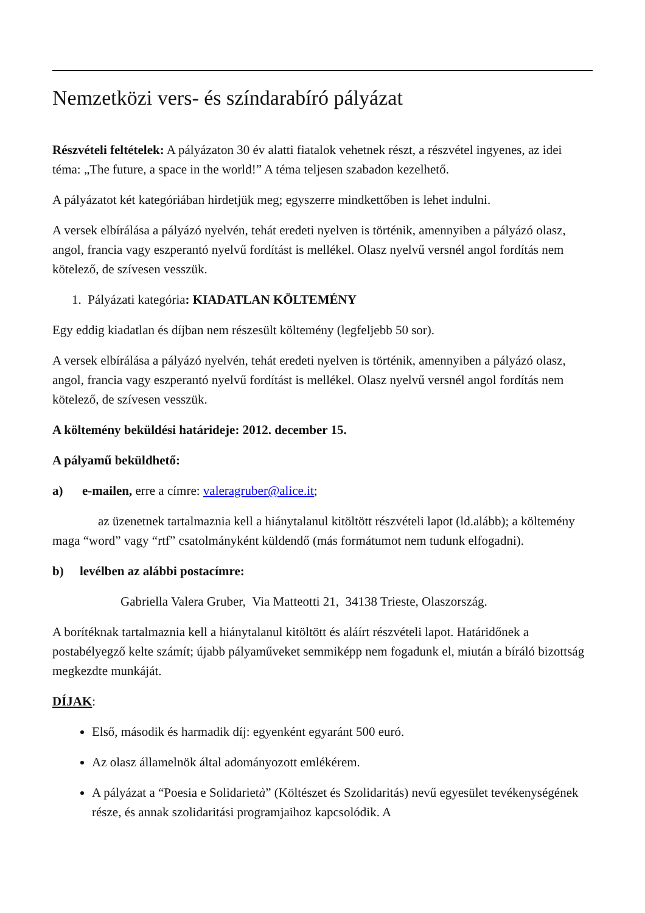Nemzetközi vers- és színdarabíró pályázat
Részvételi feltételek: A pályázaton 30 év alatti fiatalok vehetnek részt, a részvétel ingyenes, az idei téma: „The future, a space in the world!” A téma teljesen szabadon kezelhető.
A pályázatot két kategóriában hirdetjük meg; egyszerre mindkettőben is lehet indulni.
A versek elbírálása a pályázó nyelvén, tehát eredeti nyelven is történik, amennyiben a pályázó olasz, angol, francia vagy eszperantó nyelvű fordítást is mellékel. Olasz nyelvű versnél angol fordítás nem kötelező, de szívesen vesszük.
1. Pályázati kategória: KIADATLAN KÖLTEMÉNY
Egy eddig kiadatlan és díjban nem részesült költemény (legfeljebb 50 sor).
A versek elbírálása a pályázó nyelvén, tehát eredeti nyelven is történik, amennyiben a pályázó olasz, angol, francia vagy eszperantó nyelvű fordítást is mellékel. Olasz nyelvű versnél angol fordítás nem kötelező, de szívesen vesszük.
A költemény beküldési határideje: 2012. december 15.
A pályamű beküldhető:
a) e-mailen, erre a címre: valeragruber@alice.it;
az üzenetnek tartalmaznia kell a hiánytalanul kitöltött részvételi lapot (ld.alább); a költemény maga “word” vagy “rtf” csatolmányként küldendő (más formátumot nem tudunk elfogadni).
b) levélben az alábbi postacímre:
Gabriella Valera Gruber, Via Matteotti 21, 34138 Trieste, Olaszország.
A borítéknak tartalmaznia kell a hiánytalanul kitöltött és aláírt részvételi lapot. Határidőnek a postabélyegző kelte számít; újabb pályaműveket semmiképp nem fogadunk el, miután a bíráló bizottság megkezdte munkáját.
DÍJAK:
Első, második és harmadik díj: egyenként egyaránt 500 euró.
Az olasz államelnök által adományozott emlékérem.
A pályázat a “Poesia e Solidarietà” (Költészet és Szolidaritás) nevű egyesület tevékenységének része, és annak szolidaritási programjaihoz kapcsolódik. A